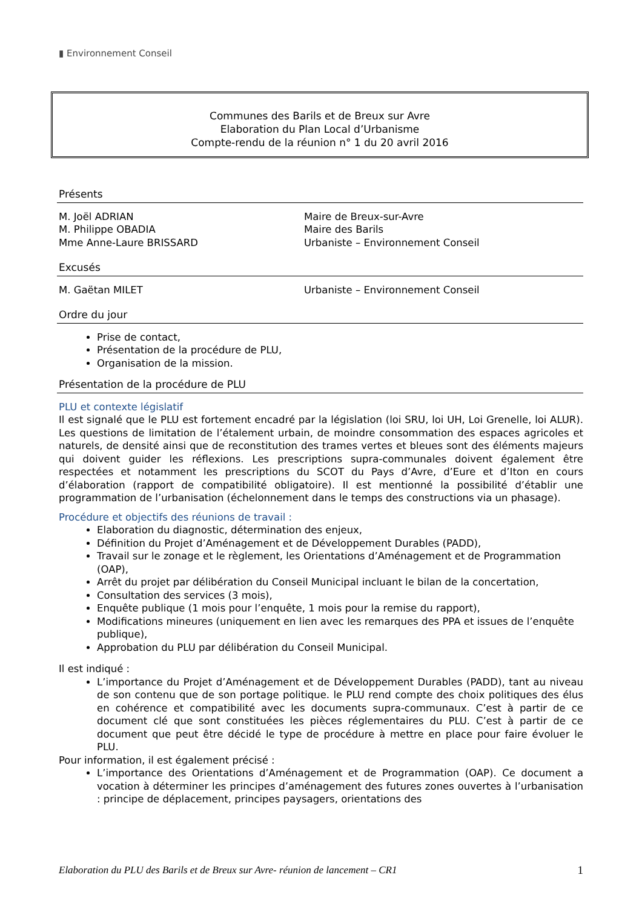▮ Environnement Conseil
Communes des Barils et de Breux sur Avre
Elaboration du Plan Local d’Urbanisme
Compte-rendu de la réunion n° 1 du 20 avril 2016
Présents
M. Joël ADRIAN Maire de Breux-sur-Avre
M. Philippe OBADIA Maire des Barils
Mme Anne-Laure BRISSARD Urbaniste – Environnement Conseil
Excusés
M. Gaëtan MILET Urbaniste – Environnement Conseil
Ordre du jour
Prise de contact,
Présentation de la procédure de PLU,
Organisation de la mission.
Présentation de la procédure de PLU
PLU et contexte législatif
Il est signalé que le PLU est fortement encadré par la législation (loi SRU, loi UH, Loi Grenelle, loi ALUR). Les questions de limitation de l’étalement urbain, de moindre consommation des espaces agricoles et naturels, de densité ainsi que de reconstitution des trames vertes et bleues sont des éléments majeurs qui doivent guider les réflexions. Les prescriptions supra-communales doivent également être respectées et notamment les prescriptions du SCOT du Pays d’Avre, d’Eure et d’Iton en cours d’élaboration (rapport de compatibilité obligatoire). Il est mentionné la possibilité d’établir une programmation de l’urbanisation (échelonnement dans le temps des constructions via un phasage).
Procédure et objectifs des réunions de travail :
Elaboration du diagnostic, détermination des enjeux,
Définition du Projet d’Aménagement et de Développement Durables (PADD),
Travail sur le zonage et le règlement, les Orientations d’Aménagement et de Programmation (OAP),
Arrêt du projet par délibération du Conseil Municipal incluant le bilan de la concertation,
Consultation des services (3 mois),
Enquête publique (1 mois pour l’enquête, 1 mois pour la remise du rapport),
Modifications mineures (uniquement en lien avec les remarques des PPA et issues de l’enquête publique),
Approbation du PLU par délibération du Conseil Municipal.
Il est indiqué :
L’importance du Projet d’Aménagement et de Développement Durables (PADD), tant au niveau de son contenu que de son portage politique. le PLU rend compte des choix politiques des élus en cohérence et compatibilité avec les documents supra-communaux. C’est à partir de ce document clé que sont constituées les pièces réglementaires du PLU. C’est à partir de ce document que peut être décidé le type de procédure à mettre en place pour faire évoluer le PLU.
Pour information, il est également précisé :
L’importance des Orientations d’Aménagement et de Programmation (OAP). Ce document a vocation à déterminer les principes d’aménagement des futures zones ouvertes à l’urbanisation : principe de déplacement, principes paysagers, orientations des
Elaboration du PLU des Barils et de Breux sur Avre- réunion de lancement – CR1 1